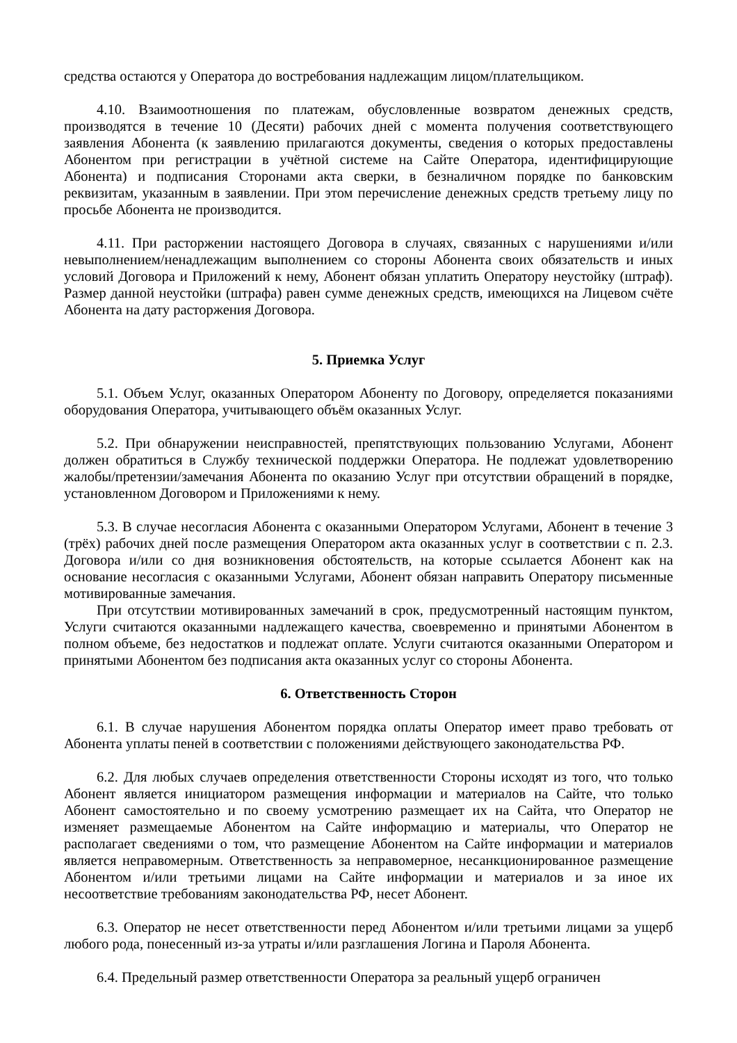средства остаются у Оператора до востребования надлежащим лицом/плательщиком.
4.10. Взаимоотношения по платежам, обусловленные возвратом денежных средств, производятся в течение 10 (Десяти) рабочих дней с момента получения соответствующего заявления Абонента (к заявлению прилагаются документы, сведения о которых предоставлены Абонентом при регистрации в учётной системе на Сайте Оператора, идентифицирующие Абонента) и подписания Сторонами акта сверки, в безналичном порядке по банковским реквизитам, указанным в заявлении. При этом перечисление денежных средств третьему лицу по просьбе Абонента не производится.
4.11. При расторжении настоящего Договора в случаях, связанных с нарушениями и/или невыполнением/ненадлежащим выполнением со стороны Абонента своих обязательств и иных условий Договора и Приложений к нему, Абонент обязан уплатить Оператору неустойку (штраф). Размер данной неустойки (штрафа) равен сумме денежных средств, имеющихся на Лицевом счёте Абонента на дату расторжения Договора.
5. Приемка Услуг
5.1. Объем Услуг, оказанных Оператором Абоненту по Договору, определяется показаниями оборудования Оператора, учитывающего объём оказанных Услуг.
5.2. При обнаружении неисправностей, препятствующих пользованию Услугами, Абонент должен обратиться в Службу технической поддержки Оператора. Не подлежат удовлетворению жалобы/претензии/замечания Абонента по оказанию Услуг при отсутствии обращений в порядке, установленном Договором и Приложениями к нему.
5.3. В случае несогласия Абонента с оказанными Оператором Услугами, Абонент в течение 3 (трёх) рабочих дней после размещения Оператором акта оказанных услуг в соответствии с п. 2.3. Договора и/или со дня возникновения обстоятельств, на которые ссылается Абонент как на основание несогласия с оказанными Услугами, Абонент обязан направить Оператору письменные мотивированные замечания.
При отсутствии мотивированных замечаний в срок, предусмотренный настоящим пунктом, Услуги считаются оказанными надлежащего качества, своевременно и принятыми Абонентом в полном объеме, без недостатков и подлежат оплате. Услуги считаются оказанными Оператором и принятыми Абонентом без подписания акта оказанных услуг со стороны Абонента.
6. Ответственность Сторон
6.1. В случае нарушения Абонентом порядка оплаты Оператор имеет право требовать от Абонента уплаты пеней в соответствии с положениями действующего законодательства РФ.
6.2. Для любых случаев определения ответственности Стороны исходят из того, что только Абонент является инициатором размещения информации и материалов на Сайте, что только Абонент самостоятельно и по своему усмотрению размещает их на Сайта, что Оператор не изменяет размещаемые Абонентом на Сайте информацию и материалы, что Оператор не располагает сведениями о том, что размещение Абонентом на Сайте информации и материалов является неправомерным. Ответственность за неправомерное, несанкционированное размещение Абонентом и/или третьими лицами на Сайте информации и материалов и за иное их несоответствие требованиям законодательства РФ, несет Абонент.
6.3. Оператор не несет ответственности перед Абонентом и/или третьими лицами за ущерб любого рода, понесенный из-за утраты и/или разглашения Логина и Пароля Абонента.
6.4. Предельный размер ответственности Оператора за реальный ущерб ограничен